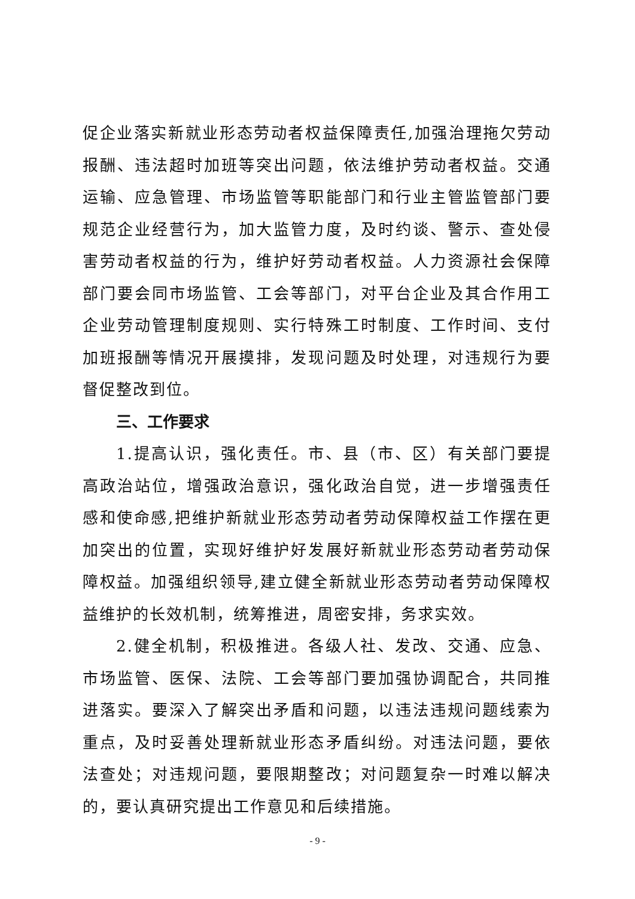促企业落实新就业形态劳动者权益保障责任,加强治理拖欠劳动报酬、违法超时加班等突出问题，依法维护劳动者权益。交通运输、应急管理、市场监管等职能部门和行业主管监管部门要规范企业经营行为，加大监管力度，及时约谈、警示、查处侵害劳动者权益的行为，维护好劳动者权益。人力资源社会保障部门要会同市场监管、工会等部门，对平台企业及其合作用工企业劳动管理制度规则、实行特殊工时制度、工作时间、支付加班报酬等情况开展摸排，发现问题及时处理，对违规行为要督促整改到位。
三、工作要求
1.提高认识，强化责任。市、县（市、区）有关部门要提高政治站位，增强政治意识，强化政治自觉，进一步增强责任感和使命感,把维护新就业形态劳动者劳动保障权益工作摆在更加突出的位置，实现好维护好发展好新就业形态劳动者劳动保障权益。加强组织领导,建立健全新就业形态劳动者劳动保障权益维护的长效机制，统筹推进，周密安排，务求实效。
2.健全机制，积极推进。各级人社、发改、交通、应急、市场监管、医保、法院、工会等部门要加强协调配合，共同推进落实。要深入了解突出矛盾和问题，以违法违规问题线索为重点，及时妥善处理新就业形态矛盾纠纷。对违法问题，要依法查处；对违规问题，要限期整改；对问题复杂一时难以解决的，要认真研究提出工作意见和后续措施。
- 9 -